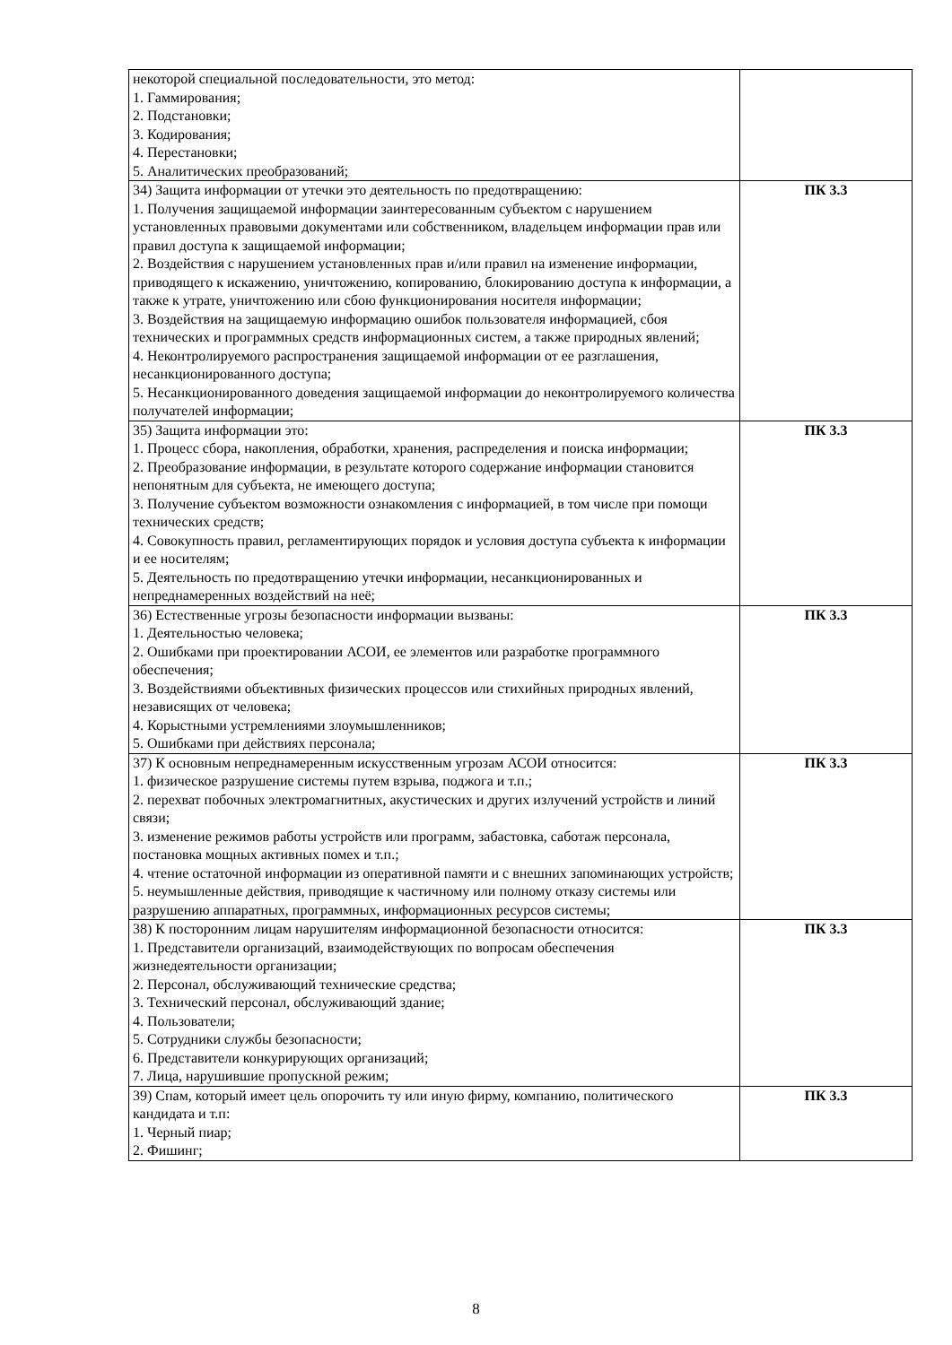| некоторой специальной последовательности, это метод: 1. Гаммирования; 2. Подстановки; 3. Кодирования; 4. Перестановки; 5. Аналитических преобразований; | |
| 34) Защита информации от утечки это деятельность по предотвращению: 1. Получения защищаемой информации заинтересованным субъектом с нарушением установленных правовыми документами или собственником, владельцем информации прав или правил доступа к защищаемой информации; 2. Воздействия с нарушением установленных прав и/или правил на изменение информации, приводящего к искажению, уничтожению, копированию, блокированию доступа к информации, а также к утрате, уничтожению или сбою функционирования носителя информации; 3. Воздействия на защищаемую информацию ошибок пользователя информацией, сбоя технических и программных средств информационных систем, а также природных явлений; 4. Неконтролируемого распространения защищаемой информации от ее разглашения, несанкционированного доступа; 5. Несанкционированного доведения защищаемой информации до неконтролируемого количества получателей информации; | ПК 3.3 |
| 35) Защита информации это: 1. Процесс сбора, накопления, обработки, хранения, распределения и поиска информации; 2. Преобразование информации, в результате которого содержание информации становится непонятным для субъекта, не имеющего доступа; 3. Получение субъектом возможности ознакомления с информацией, в том числе при помощи технических средств; 4. Совокупность правил, регламентирующих порядок и условия доступа субъекта к информации и ее носителям; 5. Деятельность по предотвращению утечки информации, несанкционированных и непреднамеренных воздействий на неё; | ПК 3.3 |
| 36) Естественные угрозы безопасности информации вызваны: 1. Деятельностью человека; 2. Ошибками при проектировании АСОИ, ее элементов или разработке программного обеспечения; 3. Воздействиями объективных физических процессов или стихийных природных явлений, независящих от человека; 4. Корыстными устремлениями злоумышленников; 5. Ошибками при действиях персонала; | ПК 3.3 |
| 37) К основным непреднамеренным искусственным угрозам АСОИ относится: 1. физическое разрушение системы путем взрыва, поджога и т.п.; 2. перехват побочных электромагнитных, акустических и других излучений устройств и линий связи; 3. изменение режимов работы устройств или программ, забастовка, саботаж персонала, постановка мощных активных помех и т.п.; 4. чтение остаточной информации из оперативной памяти и с внешних запоминающих устройств; 5. неумышленные действия, приводящие к частичному или полному отказу системы или разрушению аппаратных, программных, информационных ресурсов системы; | ПК 3.3 |
| 38) К посторонним лицам нарушителям информационной безопасности относится: 1. Представители организаций, взаимодействующих по вопросам обеспечения жизнедеятельности организации; 2. Персонал, обслуживающий технические средства; 3. Технический персонал, обслуживающий здание; 4. Пользователи; 5. Сотрудники службы безопасности; 6. Представители конкурирующих организаций; 7. Лица, нарушившие пропускной режим; | ПК 3.3 |
| 39) Спам, который имеет цель опорочить ту или иную фирму, компанию, политического кандидата и т.п: 1. Черный пиар; 2. Фишинг; | ПК 3.3 |
8